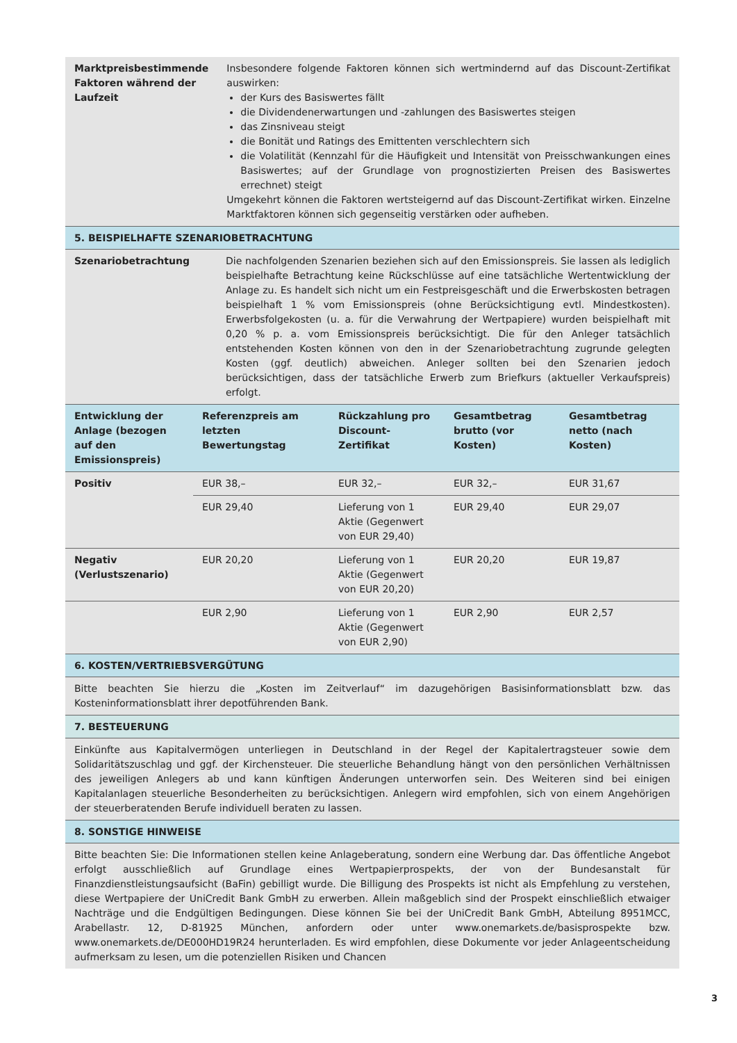| Marktpreisbestimmende Faktoren während der Laufzeit | Insbesondere folgende Faktoren können sich wertmindernd auf das Discount-Zertifikat auswirken: der Kurs des Basiswertes fällt die Dividendenerwartungen und -zahlungen des Basiswertes steigen das Zinsniveau steigt die Bonität und Ratings des Emittenten verschlechtern sich die Volatilität (Kennzahl für die Häufigkeit und Intensität von Preisschwankungen eines Basiswertes; auf der Grundlage von prognostizierten Preisen des Basiswertes errechnet) steigt Umgekehrt können die Faktoren wertsteigernd auf das Discount-Zertifikat wirken. Einzelne Marktfaktoren können sich gegenseitig verstärken oder aufheben. |
5. BEISPIELHAFTE SZENARIOBETRACHTUNG
| Szenariobetrachtung | Die nachfolgenden Szenarien beziehen sich auf den Emissionspreis. Sie lassen als lediglich beispielhafte Betrachtung keine Rückschlüsse auf eine tatsächliche Wertentwicklung der Anlage zu. Es handelt sich nicht um ein Festpreisgeschäft und die Erwerbskosten betragen beispielhaft 1 % vom Emissionspreis (ohne Berücksichtigung evtl. Mindestkosten). Erwerbsfolgekosten (u. a. für die Verwahrung der Wertpapiere) wurden beispielhaft mit 0,20 % p. a. vom Emissionspreis berücksichtigt. Die für den Anleger tatsächlich entstehenden Kosten können von den in der Szenariobetrachtung zugrunde gelegten Kosten (ggf. deutlich) abweichen. Anleger sollten bei den Szenarien jedoch berücksichtigen, dass der tatsächliche Erwerb zum Briefkurs (aktueller Verkaufspreis) erfolgt. |
| Entwicklung der Anlage (bezogen auf den Emissionspreis) | Referenzpreis am letzten Bewertungstag | Rückzahlung pro Discount-Zertifikat | Gesamtbetrag brutto (vor Kosten) | Gesamtbetrag netto (nach Kosten) |
| --- | --- | --- | --- | --- |
| Positiv | EUR 38,– | EUR 32,– | EUR 32,– | EUR 31,67 |
| | EUR 29,40 | Lieferung von 1 Aktie (Gegenwert von EUR 29,40) | EUR 29,40 | EUR 29,07 |
| Negativ (Verlustszenario) | EUR 20,20 | Lieferung von 1 Aktie (Gegenwert von EUR 20,20) | EUR 20,20 | EUR 19,87 |
| | EUR 2,90 | Lieferung von 1 Aktie (Gegenwert von EUR 2,90) | EUR 2,90 | EUR 2,57 |
6. KOSTEN/VERTRIEBSVERGÜTUNG
| Bitte beachten Sie hierzu die „Kosten im Zeitverlauf“ im dazugehörigen Basisinformationsblatt bzw. das Kosteninformationsblatt ihrer depotführenden Bank. |
7. BESTEUERUNG
| Einkünfte aus Kapitalvermögen unterliegen in Deutschland in der Regel der Kapitalertragsteuer sowie dem Solidaritätszuschlag und ggf. der Kirchensteuer. Die steuerliche Behandlung hängt von den persönlichen Verhältnissen des jeweiligen Anlegers ab und kann künftigen Änderungen unterworfen sein. Des Weiteren sind bei einigen Kapitalanlagen steuerliche Besonderheiten zu berücksichtigen. Anlegern wird empfohlen, sich von einem Angehörigen der steuerberatenden Berufe individuell beraten zu lassen. |
8. SONSTIGE HINWEISE
| Bitte beachten Sie: Die Informationen stellen keine Anlageberatung, sondern eine Werbung dar. Das öffentliche Angebot erfolgt ausschließlich auf Grundlage eines Wertpapierprospekts, der von der Bundesanstalt für Finanzdienstleistungsaufsicht (BaFin) gebilligt wurde. Die Billigung des Prospekts ist nicht als Empfehlung zu verstehen, diese Wertpapiere der UniCredit Bank GmbH zu erwerben. Allein maßgeblich sind der Prospekt einschließlich etwaiger Nachträge und die Endgültigen Bedingungen. Diese können Sie bei der UniCredit Bank GmbH, Abteilung 8951MCC, Arabellastr. 12, D-81925 München, anfordern oder unter www.onemarkets.de/basisprospekte bzw. www.onemarkets.de/DE000HD19R24 herunterladen. Es wird empfohlen, diese Dokumente vor jeder Anlageentscheidung aufmerksam zu lesen, um die potenziellen Risiken und Chancen |
3